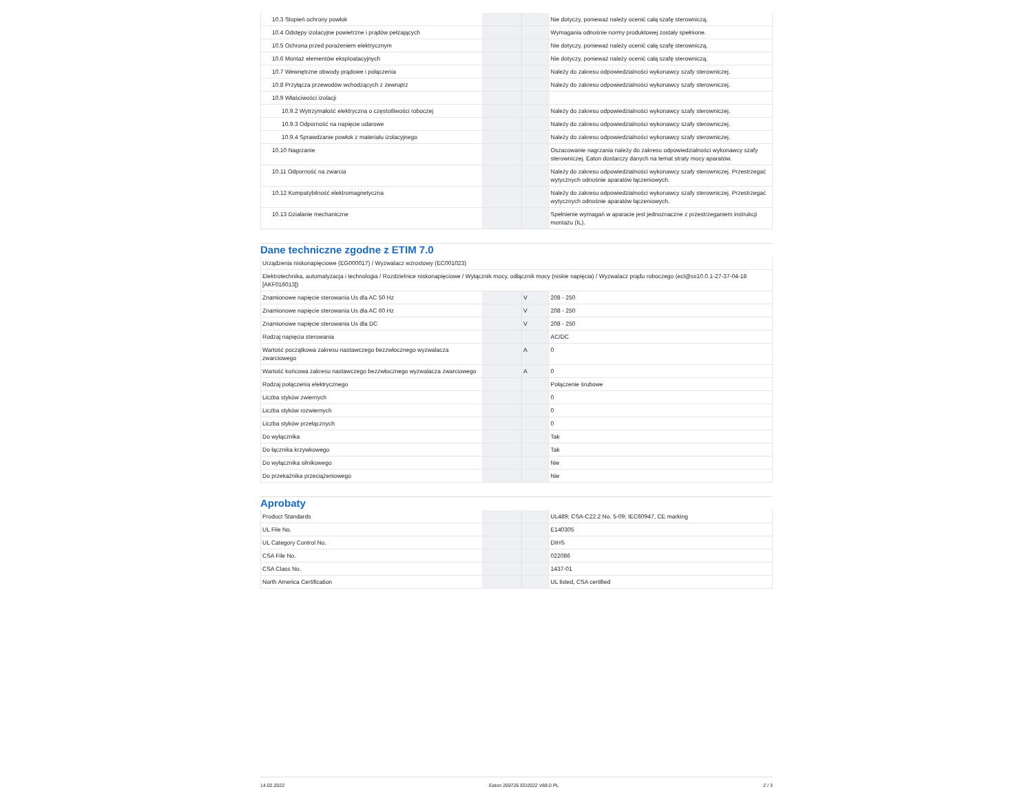| 10.3 Stopień ochrony powłok | | | Nie dotyczy, ponieważ należy ocenić całą szafę sterowniczą. |
| 10.4 Odstępy izolacyjne powietrzne i prądów pełzających | | | Wymagania odnośnie normy produktowej zostały spełnione. |
| 10.5 Ochrona przed porażeniem elektrycznym | | | Nie dotyczy, ponieważ należy ocenić całą szafę sterowniczą. |
| 10.6 Montaż elementów eksploatacyjnych | | | Nie dotyczy, ponieważ należy ocenić całą szafę sterowniczą. |
| 10.7 Wewnętrzne obwody prądowe i połączenia | | | Należy do zakresu odpowiedzialności wykonawcy szafy sterowniczej. |
| 10.8 Przyłącza przewodów wchodzących z zewnątrz | | | Należy do zakresu odpowiedzialności wykonawcy szafy sterowniczej. |
| 10.9 Właściwości izolacji | | | |
| 10.9.2 Wytrzymałość elektryczna o częstotliwości roboczej | | | Należy do zakresu odpowiedzialności wykonawcy szafy sterowniczej. |
| 10.9.3 Odporność na napięcie udarowe | | | Należy do zakresu odpowiedzialności wykonawcy szafy sterowniczej. |
| 10.9.4 Sprawdzanie powłok z materiału izolacyjnego | | | Należy do zakresu odpowiedzialności wykonawcy szafy sterowniczej. |
| 10.10 Nagrzanie | | | Oszacowanie nagrzania należy do zakresu odpowiedzialności wykonawcy szafy sterowniczej. Eaton dostarczy danych na temat straty mocy aparatów. |
| 10.11 Odporność na zwarcia | | | Należy do zakresu odpowiedzialności wykonawcy szafy sterowniczej. Przestrzegać wytycznych odnośnie aparatów łączeniowych. |
| 10.12 Kompatybilność elektromagnetyczna | | | Należy do zakresu odpowiedzialności wykonawcy szafy sterowniczej. Przestrzegać wytycznych odnośnie aparatów łączeniowych. |
| 10.13 Działanie mechaniczne | | | Spełnienie wymagań w aparacie jest jednoznaczne z przestrzeganiem instrukcji montażu (IL). |
Dane techniczne zgodne z ETIM 7.0
| Urządzenia niskonapięciowe (EG000017) / Wyzwalacz wzrostowy (EC001023) | | | |
| Elektrotechnika, automatyzacja i technologia / Rozdzielnice niskonapięciowe / Wyłącznik mocy, odłącznik mocy (niskie napięcia) / Wyzwalacz prądu roboczego (ecl@ss10.0.1-27-37-04-18 [AKF016013]) | | | |
| Znamionowe napięcie sterowania Us dla AC 50 Hz | | V | 208 - 250 |
| Znamionowe napięcie sterowania Us dla AC 60 Hz | | V | 208 - 250 |
| Znamionowe napięcie sterowania Us dla DC | | V | 208 - 250 |
| Rodzaj napięcia sterowania | | | AC/DC |
| Wartość początkowa zakresu nastawczego bezzwłocznego wyzwalacza zwarciowego | | A | 0 |
| Wartość końcowa zakresu nastawczego bezzwłocznego wyzwalacza zwarciowego | | A | 0 |
| Rodzaj połączenia elektrycznego | | | Połączenie śrubowe |
| Liczba styków zwiernych | | | 0 |
| Liczba styków rozwiernych | | | 0 |
| Liczba styków przełącznych | | | 0 |
| Do wyłącznika | | | Tak |
| Do łącznika krzywkowego | | | Tak |
| Do wyłącznika silnikowego | | | Nie |
| Do przekaźnika przeciążeniowego | | | Nie |
Aprobaty
| Product Standards | | | UL489; CSA-C22.2 No. 5-09; IEC60947, CE marking |
| UL File No. | | | E140305 |
| UL Category Control No. | | | DIHS |
| CSA File No. | | | 022086 |
| CSA Class No. | | | 1437-01 |
| North America Certification | | | UL listed, CSA certified |
14.02.2022 Eaton 259726 ED2022 V88.0 PL 2 / 3